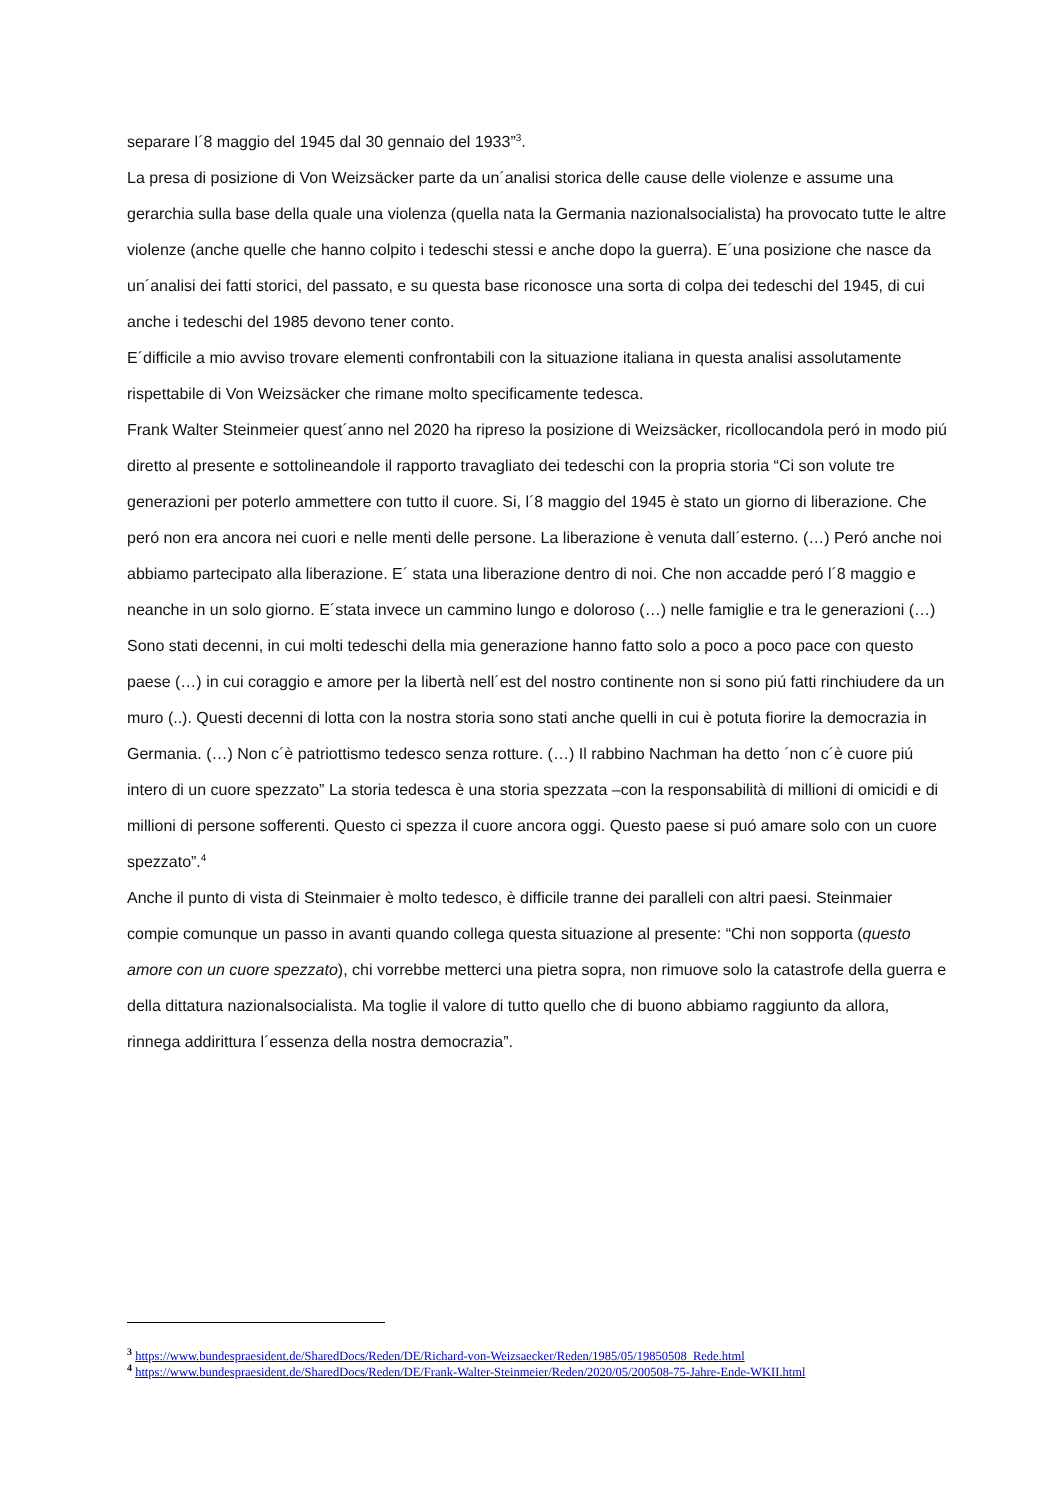separare l´8 maggio del 1945 dal 30 gennaio del 1933”<sup>3</sup>.
La presa di posizione di Von Weizsäcker parte da un´analisi storica delle cause delle violenze e assume una gerarchia sulla base della quale una violenza (quella nata la Germania nazionalsocialista) ha provocato tutte le altre violenze (anche quelle che hanno colpito i tedeschi stessi e anche dopo la guerra). E´una posizione che nasce da un´analisi dei fatti storici, del passato, e su questa base riconosce una sorta di colpa dei tedeschi del 1945, di cui anche i tedeschi del 1985 devono tener conto.
E´difficile a mio avviso trovare elementi confrontabili con la situazione italiana in questa analisi assolutamente rispettabile di Von Weizsäcker che rimane molto specificamente tedesca.
Frank Walter Steinmeier quest´anno nel 2020 ha ripreso la posizione di Weizsäcker, ricollocandola peró in modo piú diretto al presente e sottolineandole il rapporto travagliato dei tedeschi con la propria storia “Ci son volute tre generazioni per poterlo ammettere con tutto il cuore. Si, l´8 maggio del 1945 è stato un giorno di liberazione. Che peró non era ancora nei cuori e nelle menti delle persone. La liberazione è venuta dall´esterno. (…) Peró anche noi abbiamo partecipato alla liberazione. E´ stata una liberazione dentro di noi. Che non accadde peró l´8 maggio e neanche in un solo giorno. E´stata invece un cammino lungo e doloroso (…) nelle famiglie e tra le generazioni (…) Sono stati decenni, in cui molti tedeschi della mia generazione hanno fatto solo a poco a poco pace con questo paese (…) in cui coraggio e amore per la libertà nell´est del nostro continente non si sono piú fatti rinchiudere da un muro (..). Questi decenni di lotta con la nostra storia sono stati anche quelli in cui è potuta fiorire la democrazia in Germania. (…) Non c´è patriottismo tedesco senza rotture. (…) Il rabbino Nachman ha detto ´non c´è cuore piú intero di un cuore spezzato” La storia tedesca è una storia spezzata –con la responsabilità di millioni di omicidi e di millioni di persone sofferenti. Questo ci spezza il cuore ancora oggi. Questo paese si puó amare solo con un cuore spezzato”.<sup>4</sup>
Anche il punto di vista di Steinmaier è molto tedesco, è difficile tranne dei paralleli con altri paesi. Steinmaier compie comunque un passo in avanti quando collega questa situazione al presente: “Chi non sopporta (questo amore con un cuore spezzato), chi vorrebbe metterci una pietra sopra, non rimuove solo la catastrofe della guerra e della dittatura nazionalsocialista. Ma toglie il valore di tutto quello che di buono abbiamo raggiunto da allora, rinnega addirittura l´essenza della nostra democrazia”.
<sup>3</sup> https://www.bundespraesident.de/SharedDocs/Reden/DE/Richard-von-Weizsaecker/Reden/1985/05/19850508_Rede.html
<sup>4</sup> https://www.bundespraesident.de/SharedDocs/Reden/DE/Frank-Walter-Steinmeier/Reden/2020/05/200508-75-Jahre-Ende-WKII.html